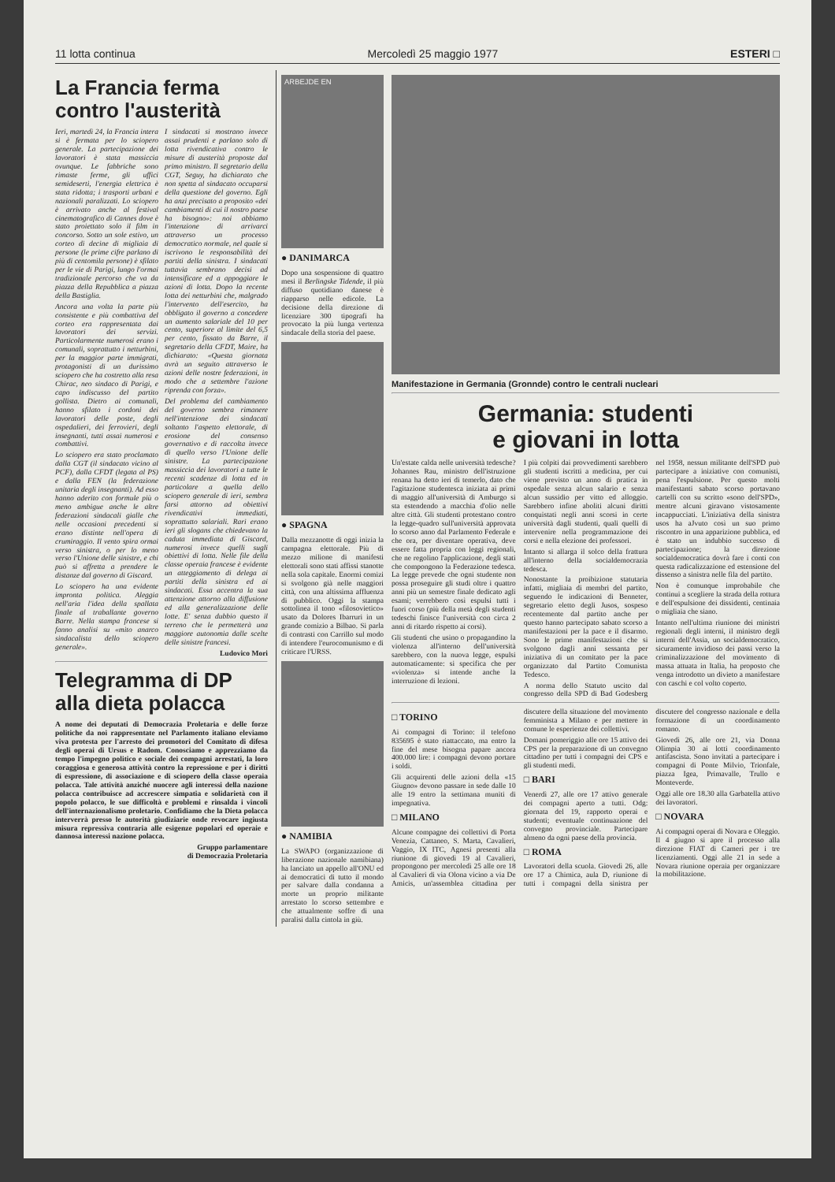11 lotta continua Mercoledì 25 maggio 1977 ESTERI □
La Francia ferma contro l'austerità
Ieri, martedì 24, la Francia intera si è fermata per lo sciopero generale. La partecipazione dei lavoratori è stata massiccia ovunque. Le fabbriche sono rimaste ferme, gli uffici semideserti, l'energia elettrica è stata ridotta; i trasporti urbani e nazionali paralizzati. Lo sciopero è arrivato anche al festival cinematografico di Cannes dove è stato proiettato solo il film in concorso. Sotto un sole estivo, un corteo di decine di migliaia di persone (le prime cifre parlano di più di centomila persone) è sfilato per le vie di Parigi, lungo l'ormai tradizionale percorso che va da piazza della Repubblica a piazza della Bastiglia.
Ancora una volta la parte più consistente e più combattiva del corteo era rappresentata dai lavoratori dei servizi. Particolarmente numerosi erano i comunali, soprattutto i netturbini, per la maggior parte immigrati, protagonisti di un durissimo sciopero che ha costretto alla resa Chirac, neo sindaco di Parigi, e capo indiscusso del partito gollista. Dietro ai comunali, hanno sfilato i cordoni dei lavoratori delle poste, degli ospedalieri, dei ferrovieri, degli insegnanti, tutti assai numerosi e combattivi.
Lo sciopero era stato proclamato dalla CGT (il sindacato vicino al PCF), dalla CFDT (legata al PS) e dalla FEN (la federazione unitaria degli insegnanti). Ad esso hanno aderito con formule più o meno ambigue anche le altre federazioni sindacali gialle che nelle occasioni precedenti si erano distinte nell'opera di crumiraggio. Il vento spira ormai verso sinistra, o per lo meno verso l'Unione delle sinistre, e chi può si affretta a prendere le distanze dal governo di Giscard.
Lo sciopero ha una evidente impronta politica. Aleggia nell'aria l'idea della spallata finale al traballante governo Barre. Nella stampa francese si fanno analisi su «mito anarco sindacalista dello sciopero generale».
I sindacati si mostrano invece assai prudenti e parlano solo di lotta rivendicativa contro le misure di austerità proposte dal primo ministro. Il segretario della CGT, Seguy, ha dichiarato che non spetta al sindacato occuparsi della questione del governo. Egli ha anzi precisato a proposito «dei cambiamenti di cui il nostro paese ha bisogno»: noi abbiamo l'intenzione di arrivarci attraverso un processo democratico normale, nel quale si iscrivono le responsabilità dei partiti della sinistra. I sindacati tuttavia sembrano decisi ad intensificare ed a appoggiare le azioni di lotta. Dopo la recente lotta dei netturbini che, malgrado l'intervento dell'esercito, ha obbligato il governo a concedere un aumento salariale del 10 per cento, superiore al limite del 6,5 per cento, fissato da Barre, il segretario della CFDT, Maire, ha dichiarato: «Questa giornata avrà un seguito attraverso le azioni delle nostre federazioni, in modo che a settembre l'azione riprenda con forza».
Del problema del cambiamento del governo sembra rimanere nell'intenzione dei sindacati soltanto l'aspetto elettorale, di erosione del consenso governativo e di raccolta invece di quello verso l'Unione delle sinistre. La partecipazione massiccia dei lavoratori a tutte le recenti scadenze di lotta ed in particolare a quella dello sciopero generale di ieri, sembra farsi attorno ad obiettivi rivendicativi immediati, soprattutto salariali. Rari erano ieri gli slogans che chiedevano la caduta immediata di Giscard, numerosi invece quelli sugli obiettivi di lotta. Nelle file della classe operaia francese è evidente un atteggiamento di delega ai partiti della sinistra ed ai sindacati. Essa accentra la sua attenzione attorno alla diffusione ed alla generalizzazione delle lotte. E' senza dubbio questo il terreno che le permetterà una maggiore autonomia dalle scelte delle sinistre francesi.
Ludovico Mori
Telegramma di DP alla dieta polacca
A nome dei deputati di Democrazia Proletaria e delle forze politiche da noi rappresentate nel Parlamento italiano eleviamo viva protesta per l'arresto dei promotori del Comitato di difesa degli operai di Ursus e Radom. Conosciamo e apprezziamo da tempo l'impegno politico e sociale dei compagni arrestati, la loro coraggiosa e generosa attività contro la repressione e per i diritti di espressione, di associazione e di sciopero della classe operaia polacca. Tale attività anziché nuocere agli interessi della nazione polacca contribuisce ad accrescere simpatia e solidarietà con il popolo polacco, le sue difficoltà e problemi e rinsalda i vincoli dell'internazionalismo proletario. Confidiamo che la Dieta polacca interverrà presso le autorità giudiziarie onde revocare ingiusta misura repressiva contraria alle esigenze popolari ed operaie e dannosa interessi nazione polacca.
Gruppo parlamentare
di Democrazia Proletaria
ARBEJDE EN
● DANIMARCA
Dopo una sospensione di quattro mesi il Berlingske Tidende, il più diffuso quotidiano danese è riapparso nelle edicole. La decisione della direzione di licenziare 300 tipografi ha provocato la più lunga vertenza sindacale della storia del paese.
● SPAGNA
Dalla mezzanotte di oggi inizia la campagna elettorale. Più di mezzo milione di manifesti elettorali sono stati affissi stanotte nella sola capitale. Enormi comizi si svolgono già nelle maggiori città, con una altissima affluenza di pubblico. Oggi la stampa sottolinea il tono «filosovietico» usato da Dolores Ibarruri in un grande comizio a Bilbao. Si parla di contrasti con Carrillo sul modo di intendere l'eurocomunismo e di criticare l'URSS.
● NAMIBIA
La SWAPO (organizzazione di liberazione nazionale namibiana) ha lanciato un appello all'ONU ed ai democratici di tutto il mondo per salvare dalla condanna a morte un proprio militante arrestato lo scorso settembre e che attualmente soffre di una paralisi dalla cintola in giù.
Manifestazione in Germania (Gronnde) contro le centrali nucleari
Germania: studenti
e giovani in lotta
Un'estate calda nelle università tedesche? Johannes Rau, ministro dell'istruzione renana ha detto ieri di temerlo, dato che l'agitazione studentesca iniziata ai primi di maggio all'università di Amburgo si sta estendendo a macchia d'olio nelle altre città. Gli studenti protestano contro la legge-quadro sull'università approvata lo scorso anno dal Parlamento Federale e che ora, per diventare operativa, deve essere fatta propria con leggi regionali, che ne regolino l'applicazione, degli stati che compongono la Federazione tedesca. La legge prevede che ogni studente non possa proseguire gli studi oltre i quattro anni più un semestre finale dedicato agli esami; verrebbero così espulsi tutti i fuori corso (più della metà degli studenti tedeschi finisce l'università con circa 2 anni di ritardo rispetto ai corsi).
Gli studenti che usino o propagandino la violenza all'interno dell'università sarebbero, con la nuova legge, espulsi automaticamente: si specifica che per «violenza» si intende anche la interruzione di lezioni.
I più colpiti dai provvedimenti sarebbero gli studenti iscritti a medicina, per cui viene previsto un anno di pratica in ospedale senza alcun salario e senza alcun sussidio per vitto ed alloggio. Sarebbero infine aboliti alcuni diritti conquistati negli anni scorsi in certe università dagli studenti, quali quelli di intervenire nella programmazione dei corsi e nella elezione dei professori.
Intanto si allarga il solco della frattura all'interno della socialdemocrazia tedesca.
Nonostante la proibizione statutaria infatti, migliaia di membri del partito, seguendo le indicazioni di Benneter, segretario eletto degli Jusos, sospeso recentemente dal partito anche per questo hanno partecipato sabato scorso a manifestazioni per la pace e il disarmo. Sono le prime manifestazioni che si svolgono dagli anni sessanta per iniziativa di un comitato per la pace organizzato dal Partito Comunista Tedesco.
A norma dello Statuto uscito dal congresso della SPD di Bad Godesberg nel 1958, nessun militante dell'SPD può partecipare a iniziative con comunisti, pena l'espulsione. Per questo molti manifestanti sabato scorso portavano cartelli con su scritto «sono dell'SPD», mentre alcuni giravano vistosamente incappucciati. L'iniziativa della sinistra usos ha aJvuto così un suo primo riscontro in una apparizione pubblica, ed è stato un indubbio successo di partecipazione; la direzione socialdemocratica dovrà fare i conti con questa radicalizzazione ed estensione del dissenso a sinistra nelle fila del partito.
Non è comunque improbabile che continui a scegliere la strada della rottura e dell'espulsione dei dissidenti, centinaia o migliaia che siano.
Intanto nell'ultima riunione dei ministri regionali degli interni, il ministro degli interni dell'Assia, un socialdemocratico, sicuramente invidioso dei passi verso la criminalizzazione del movimento di massa attuata in Italia, ha proposto che venga introdotto un divieto a manifestare con caschi e col volto coperto.
□ TORINO
Ai compagni di Torino: il telefono 835695 è stato riattaccato, ma entro la fine del mese bisogna papare ancora 400.000 lire: i compagni devono portare i soldi.
Gli acquirenti delle azioni della «15 Giugno» devono passare in sede dalle 10 alle 19 entro la settimana muniti di impegnativa.
□ MILANO
Alcune compagne dei collettivi di Porta Venezia, Cattaneo, S. Marta, Cavalieri, Vaggio, IX ITC, Agnesi presenti alla riunione di giovedì 19 al Cavalieri, propongono per mercoledì 25 alle ore 18 al Cavalieri di via Olona vicino a via De Amicis, un'assemblea cittadina per discutere della situazione del movimento femminista a Milano e per mettere in comune le esperienze dei collettivi.
Domani pomeriggio alle ore 15 attivo dei CPS per la preparazione di un convegno cittadino per tutti i compagni dei CPS e gli studenti medi.
□ BARI
Venerdì 27, alle ore 17 attivo generale dei compagni aperto a tutti. Odg: giornata del 19, rapporto operai e studenti; eventuale continuazione del convegno provinciale. Partecipare almeno da ogni paese della provincia.
□ ROMA
Lavoratori della scuola. Giovedì 26, alle ore 17 a Chimica, aula D, riunione di tutti i compagni della sinistra per discutere del congresso nazionale e della formazione di un coordinamento romano.
Giovedì 26, alle ore 21, via Donna Olimpia 30 ai lotti coordinamento antifascista. Sono invitati a partecipare i compagni di Ponte Milvio, Trionfale, piazza Igea, Primavalle, Trullo e Monteverde.
Oggi alle ore 18.30 alla Garbatella attivo dei lavoratori.
□ NOVARA
Ai compagni operai di Novara e Oleggio. Il 4 giugno si apre il processo alla direzione FIAT di Cameri per i tre licenziamenti. Oggi alle 21 in sede a Novara riunione operaia per organizzare la mobilitazione.